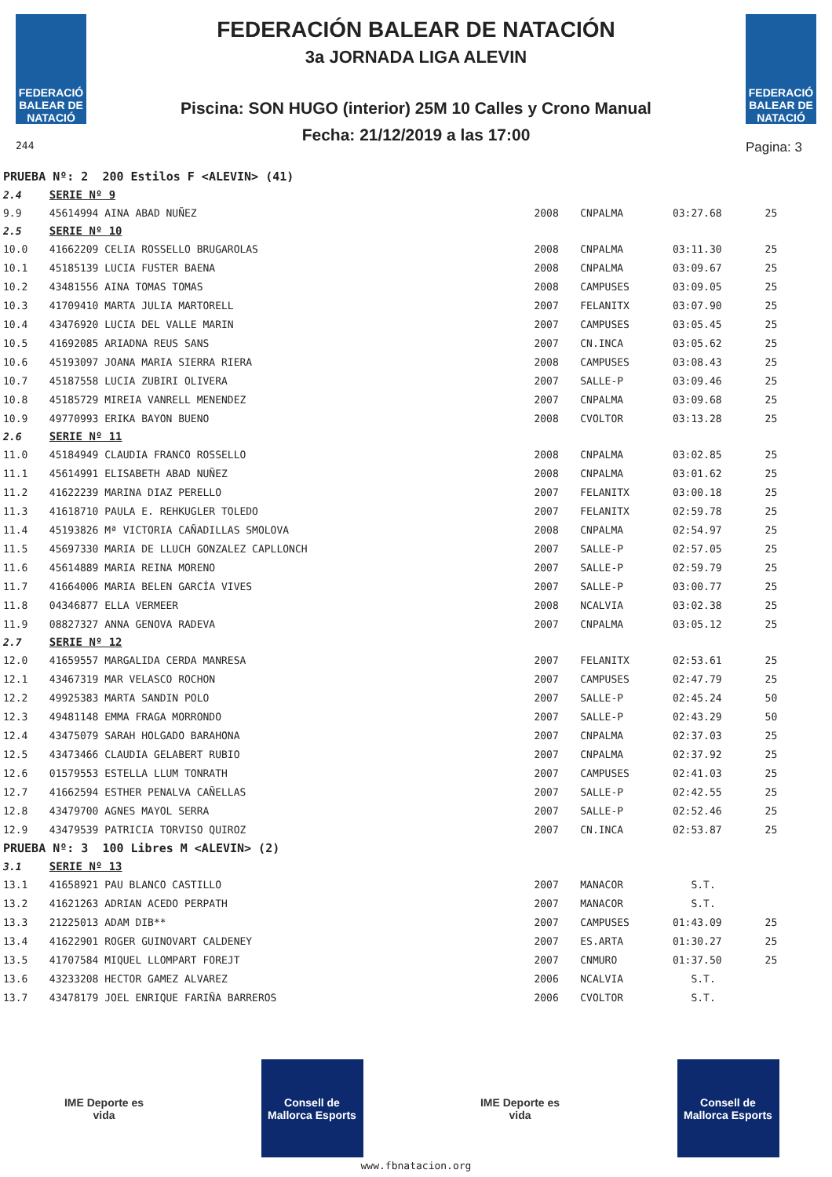FEDERACIÓ BALEAR DE NATACIÓ
244
FEDERACIÓN BALEAR DE NATACIÓN
3a JORNADA LIGA ALEVIN
Piscina: SON HUGO (interior) 25M 10 Calles y Crono Manual
Fecha: 21/12/2019 a las 17:00
FEDERACIÓ BALEAR DE NATACIÓ
Pagina: 3
| PRUEBA Nº: 2 200 Estilos F <ALEVIN> (41) | | | | | |
| 2.4 | SERIE Nº 9 | | | | |
| 9.9 | 45614994 AINA ABAD NUÑEZ | 2008 | CNPALMA | 03:27.68 | 25 |
| 2.5 | SERIE Nº 10 | | | | |
| 10.0 | 41662209 CELIA ROSSELLO BRUGAROLAS | 2008 | CNPALMA | 03:11.30 | 25 |
| 10.1 | 45185139 LUCIA FUSTER BAENA | 2008 | CNPALMA | 03:09.67 | 25 |
| 10.2 | 43481556 AINA TOMAS TOMAS | 2008 | CAMPUSES | 03:09.05 | 25 |
| 10.3 | 41709410 MARTA JULIA MARTORELL | 2007 | FELANITX | 03:07.90 | 25 |
| 10.4 | 43476920 LUCIA DEL VALLE MARIN | 2007 | CAMPUSES | 03:05.45 | 25 |
| 10.5 | 41692085 ARIADNA REUS SANS | 2007 | CN.INCA | 03:05.62 | 25 |
| 10.6 | 45193097 JOANA MARIA SIERRA RIERA | 2008 | CAMPUSES | 03:08.43 | 25 |
| 10.7 | 45187558 LUCIA ZUBIRI OLIVERA | 2007 | SALLE-P | 03:09.46 | 25 |
| 10.8 | 45185729 MIREIA VANRELL MENENDEZ | 2007 | CNPALMA | 03:09.68 | 25 |
| 10.9 | 49770993 ERIKA BAYON BUENO | 2008 | CVOLTOR | 03:13.28 | 25 |
| 2.6 | SERIE Nº 11 | | | | |
| 11.0 | 45184949 CLAUDIA FRANCO ROSSELLO | 2008 | CNPALMA | 03:02.85 | 25 |
| 11.1 | 45614991 ELISABETH ABAD NUÑEZ | 2008 | CNPALMA | 03:01.62 | 25 |
| 11.2 | 41622239 MARINA DIAZ PERELLO | 2007 | FELANITX | 03:00.18 | 25 |
| 11.3 | 41618710 PAULA E. REHKUGLER TOLEDO | 2007 | FELANITX | 02:59.78 | 25 |
| 11.4 | 45193826 Mª VICTORIA CAÑADILLAS SMOLOVA | 2008 | CNPALMA | 02:54.97 | 25 |
| 11.5 | 45697330 MARIA DE LLUCH GONZALEZ CAPLLONCH | 2007 | SALLE-P | 02:57.05 | 25 |
| 11.6 | 45614889 MARIA REINA MORENO | 2007 | SALLE-P | 02:59.79 | 25 |
| 11.7 | 41664006 MARIA BELEN GARCÍA VIVES | 2007 | SALLE-P | 03:00.77 | 25 |
| 11.8 | 04346877 ELLA VERMEER | 2008 | NCALVIA | 03:02.38 | 25 |
| 11.9 | 08827327 ANNA GENOVA RADEVA | 2007 | CNPALMA | 03:05.12 | 25 |
| 2.7 | SERIE Nº 12 | | | | |
| 12.0 | 41659557 MARGALIDA CERDA MANRESA | 2007 | FELANITX | 02:53.61 | 25 |
| 12.1 | 43467319 MAR VELASCO ROCHON | 2007 | CAMPUSES | 02:47.79 | 25 |
| 12.2 | 49925383 MARTA SANDIN POLO | 2007 | SALLE-P | 02:45.24 | 50 |
| 12.3 | 49481148 EMMA FRAGA MORRONDO | 2007 | SALLE-P | 02:43.29 | 50 |
| 12.4 | 43475079 SARAH HOLGADO BARAHONA | 2007 | CNPALMA | 02:37.03 | 25 |
| 12.5 | 43473466 CLAUDIA GELABERT RUBIO | 2007 | CNPALMA | 02:37.92 | 25 |
| 12.6 | 01579553 ESTELLA LLUM TONRATH | 2007 | CAMPUSES | 02:41.03 | 25 |
| 12.7 | 41662594 ESTHER PENALVA CAÑELLAS | 2007 | SALLE-P | 02:42.55 | 25 |
| 12.8 | 43479700 AGNES MAYOL SERRA | 2007 | SALLE-P | 02:52.46 | 25 |
| 12.9 | 43479539 PATRICIA TORVISO QUIROZ | 2007 | CN.INCA | 02:53.87 | 25 |
| PRUEBA Nº: 3 100 Libres M <ALEVIN> (2) | | | | | |
| 3.1 | SERIE Nº 13 | | | | |
| 13.1 | 41658921 PAU BLANCO CASTILLO | 2007 | MANACOR | S.T. | |
| 13.2 | 41621263 ADRIAN ACEDO PERPATH | 2007 | MANACOR | S.T. | |
| 13.3 | 21225013 ADAM DIB** | 2007 | CAMPUSES | 01:43.09 | 25 |
| 13.4 | 41622901 ROGER GUINOVART CALDENEY | 2007 | ES.ARTA | 01:30.27 | 25 |
| 13.5 | 41707584 MIQUEL LLOMPART FOREJT | 2007 | CNMURO | 01:37.50 | 25 |
| 13.6 | 43233208 HECTOR GAMEZ ALVAREZ | 2006 | NCALVIA | S.T. | |
| 13.7 | 43478179 JOEL ENRIQUE FARIÑA BARREROS | 2006 | CVOLTOR | S.T. | |
IME Deporte es vida
Consell de Mallorca Esports
IME Deporte es vida
Consell de Mallorca Esports
www.fbnatacion.org